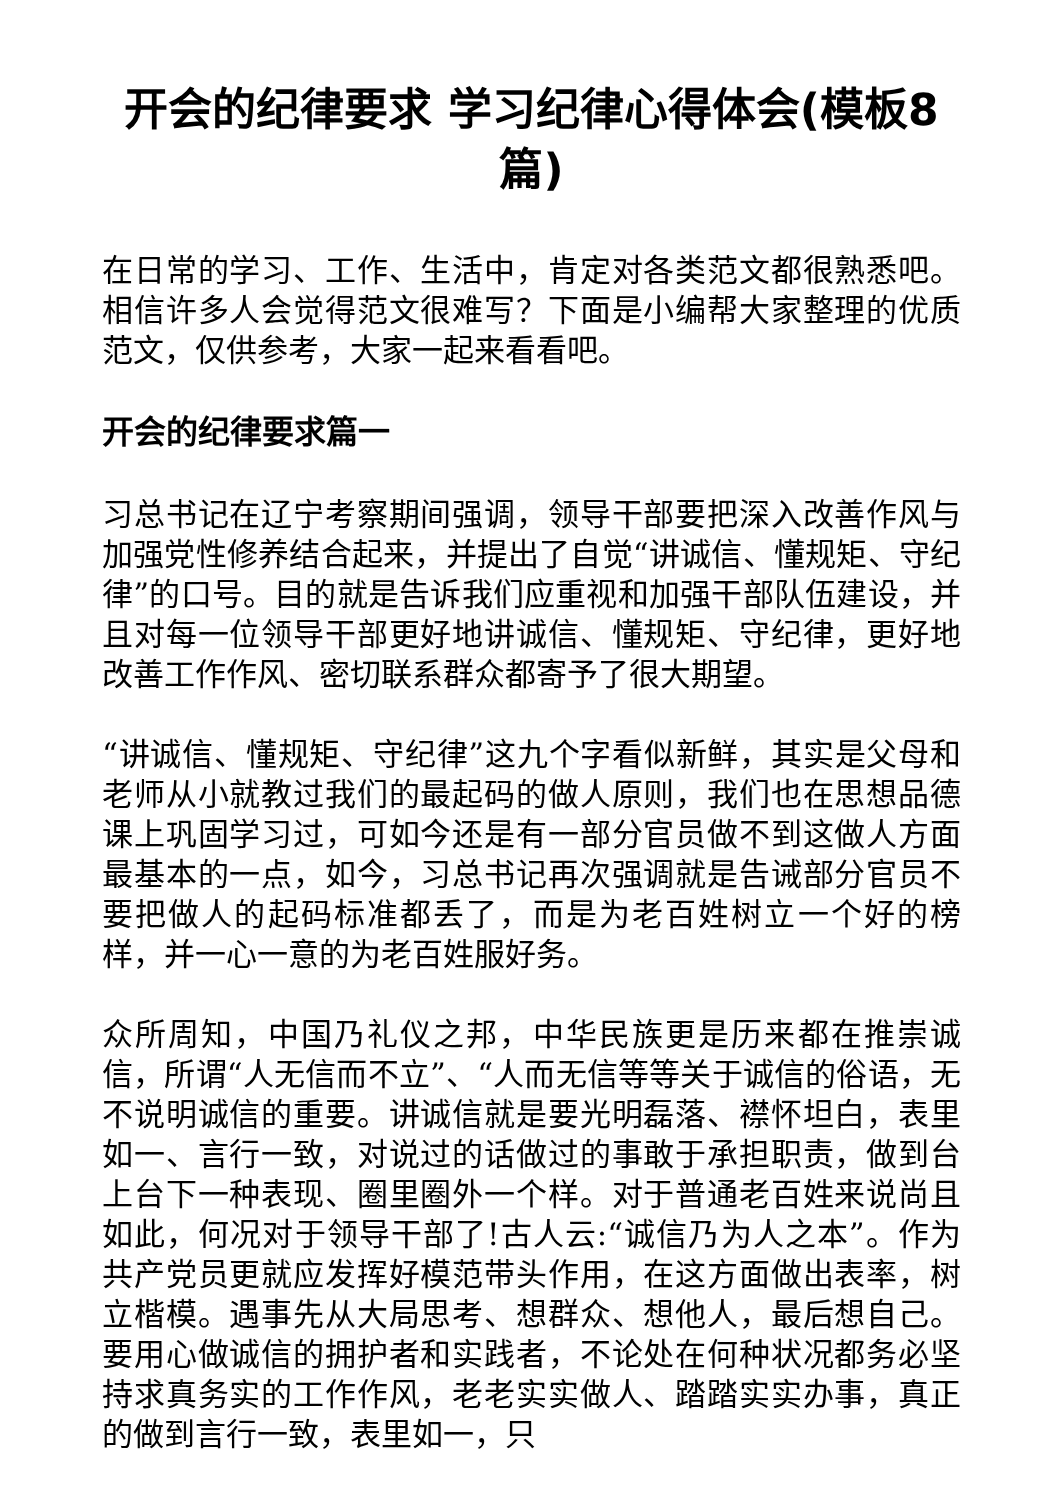开会的纪律要求 学习纪律心得体会(模板8篇)
在日常的学习、工作、生活中，肯定对各类范文都很熟悉吧。相信许多人会觉得范文很难写？下面是小编帮大家整理的优质范文，仅供参考，大家一起来看看吧。
开会的纪律要求篇一
习总书记在辽宁考察期间强调，领导干部要把深入改善作风与加强党性修养结合起来，并提出了自觉“讲诚信、懂规矩、守纪律”的口号。目的就是告诉我们应重视和加强干部队伍建设，并且对每一位领导干部更好地讲诚信、懂规矩、守纪律，更好地改善工作作风、密切联系群众都寄予了很大期望。
“讲诚信、懂规矩、守纪律”这九个字看似新鲜，其实是父母和老师从小就教过我们的最起码的做人原则，我们也在思想品德课上巩固学习过，可如今还是有一部分官员做不到这做人方面最基本的一点，如今，习总书记再次强调就是告诫部分官员不要把做人的起码标准都丢了，而是为老百姓树立一个好的榜样，并一心一意的为老百姓服好务。
众所周知，中国乃礼仪之邦，中华民族更是历来都在推崇诚信，所谓“人无信而不立”、“人而无信等等关于诚信的俗语，无不说明诚信的重要。讲诚信就是要光明磊落、襟怀坦白，表里如一、言行一致，对说过的话做过的事敢于承担职责，做到台上台下一种表现、圈里圈外一个样。对于普通老百姓来说尚且如此，何况对于领导干部了!古人云:“诚信乃为人之本”。作为共产党员更就应发挥好模范带头作用，在这方面做出表率，树立楷模。遇事先从大局思考、想群众、想他人，最后想自己。要用心做诚信的拥护者和实践者，不论处在何种状况都务必坚持求真务实的工作作风，老老实实做人、踏踏实实办事，真正的做到言行一致，表里如一，只